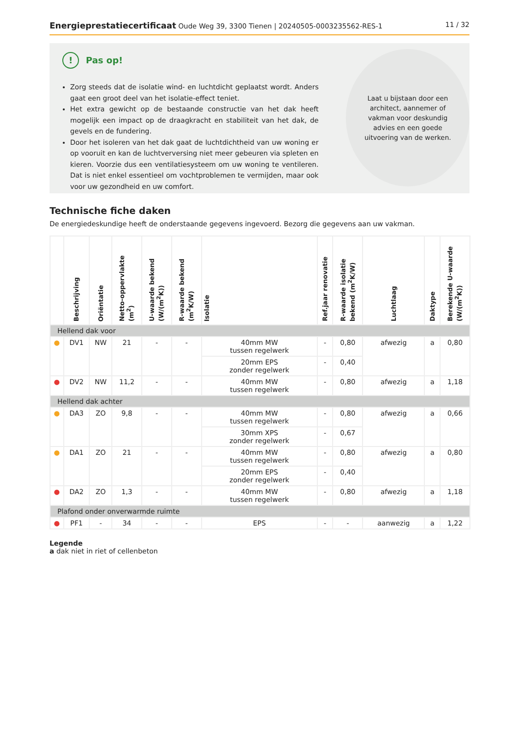Energieprestatiecertificaat Oude Weg 39, 3300 Tienen | 20240505-0003235562-RES-1
11 / 32
!
Pas op!
Zorg steeds dat de isolatie wind- en luchtdicht geplaatst wordt. Anders gaat een groot deel van het isolatie-effect teniet.
Het extra gewicht op de bestaande constructie van het dak heeft mogelijk een impact op de draagkracht en stabiliteit van het dak, de gevels en de fundering.
Door het isoleren van het dak gaat de luchtdichtheid van uw woning er op vooruit en kan de luchtverversing niet meer gebeuren via spleten en kieren. Voorzie dus een ventilatiesysteem om uw woning te ventileren. Dat is niet enkel essentieel om vochtproblemen te vermijden, maar ook voor uw gezondheid en uw comfort.
Laat u bijstaan door een architect, aannemer of vakman voor deskundig advies en een goede uitvoering van de werken.
Technische fiche daken
De energiedeskundige heeft de onderstaande gegevens ingevoerd. Bezorg die gegevens aan uw vakman.
| | Beschrijving | Oriëntatie | Netto-oppervlakte (m<sup>2</sup>) | U-waarde bekend (W/(m<sup>2</sup>K)) | R-waarde bekend (m<sup>2</sup>K/W) | Isolatie | Ref.jaar renovatie | R-waarde isolatie bekend (m<sup>2</sup>K/W) | Luchtlaag | Daktype | Berekende U-waarde (W/(m<sup>2</sup>K)) |
| --- | --- | --- | --- | --- | --- | --- | --- | --- | --- | --- | --- |
| Hellend dak voor | | | | | | | | | | | |
| ● | DV1 | NW | 21 | - | - | 40mm MW tussen regelwerk | - | 0,80 | afwezig | a | 0,80 |
| | | | | | | 20mm EPS zonder regelwerk | - | 0,40 | | | |
| ● | DV2 | NW | 11,2 | - | - | 40mm MW tussen regelwerk | - | 0,80 | afwezig | a | 1,18 |
| Hellend dak achter | | | | | | | | | | | |
| ● | DA3 | ZO | 9,8 | - | - | 40mm MW tussen regelwerk | - | 0,80 | afwezig | a | 0,66 |
| | | | | | | 30mm XPS zonder regelwerk | - | 0,67 | | | |
| ● | DA1 | ZO | 21 | - | - | 40mm MW tussen regelwerk | - | 0,80 | afwezig | a | 0,80 |
| | | | | | | 20mm EPS zonder regelwerk | - | 0,40 | | | |
| ● | DA2 | ZO | 1,3 | - | - | 40mm MW tussen regelwerk | - | 0,80 | afwezig | a | 1,18 |
| Plafond onder onverwarmde ruimte | | | | | | | | | | | |
| ● | PF1 | - | 34 | - | - | EPS | - | - | aanwezig | a | 1,22 |
Legende
a dak niet in riet of cellenbeton